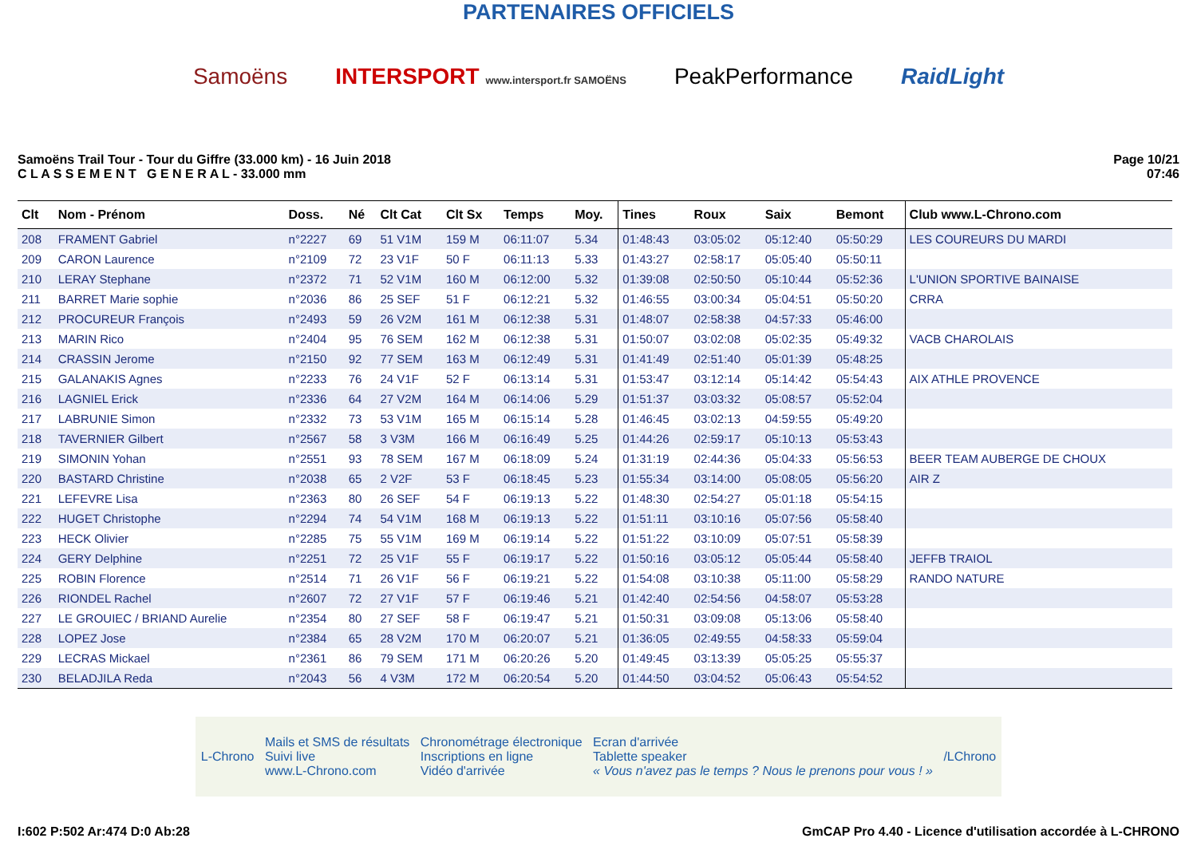PARTENAIRES OFFICIELS
Samoëns INTERSPORT www.intersport.fr SAMOËNS PeakPerformance RaidLight
Samoëns Trail Tour - Tour du Giffre (33.000 km) - 16 Juin 2018
C L A S S E M E N T G E N E R A L - 33.000 mm
Page 10/21
07:46
| Clt | Nom - Prénom | Doss. | Né | Clt Cat | Clt Sx | Temps | Moy. | Tines | Roux | Saix | Bemont | Club www.L-Chrono.com |
| --- | --- | --- | --- | --- | --- | --- | --- | --- | --- | --- | --- | --- |
| 208 | FRAMENT Gabriel | n°2227 | 69 | 51 V1M | 159 M | 06:11:07 | 5.34 | 01:48:43 | 03:05:02 | 05:12:40 | 05:50:29 | LES COUREURS DU MARDI |
| 209 | CARON Laurence | n°2109 | 72 | 23 V1F | 50 F | 06:11:13 | 5.33 | 01:43:27 | 02:58:17 | 05:05:40 | 05:50:11 | |
| 210 | LERAY Stephane | n°2372 | 71 | 52 V1M | 160 M | 06:12:00 | 5.32 | 01:39:08 | 02:50:50 | 05:10:44 | 05:52:36 | L'UNION SPORTIVE BAINAISE |
| 211 | BARRET Marie sophie | n°2036 | 86 | 25 SEF | 51 F | 06:12:21 | 5.32 | 01:46:55 | 03:00:34 | 05:04:51 | 05:50:20 | CRRA |
| 212 | PROCUREUR François | n°2493 | 59 | 26 V2M | 161 M | 06:12:38 | 5.31 | 01:48:07 | 02:58:38 | 04:57:33 | 05:46:00 | |
| 213 | MARIN Rico | n°2404 | 95 | 76 SEM | 162 M | 06:12:38 | 5.31 | 01:50:07 | 03:02:08 | 05:02:35 | 05:49:32 | VACB CHAROLAIS |
| 214 | CRASSIN Jerome | n°2150 | 92 | 77 SEM | 163 M | 06:12:49 | 5.31 | 01:41:49 | 02:51:40 | 05:01:39 | 05:48:25 | |
| 215 | GALANAKIS Agnes | n°2233 | 76 | 24 V1F | 52 F | 06:13:14 | 5.31 | 01:53:47 | 03:12:14 | 05:14:42 | 05:54:43 | AIX ATHLE PROVENCE |
| 216 | LAGNIEL Erick | n°2336 | 64 | 27 V2M | 164 M | 06:14:06 | 5.29 | 01:51:37 | 03:03:32 | 05:08:57 | 05:52:04 | |
| 217 | LABRUNIE Simon | n°2332 | 73 | 53 V1M | 165 M | 06:15:14 | 5.28 | 01:46:45 | 03:02:13 | 04:59:55 | 05:49:20 | |
| 218 | TAVERNIER Gilbert | n°2567 | 58 | 3 V3M | 166 M | 06:16:49 | 5.25 | 01:44:26 | 02:59:17 | 05:10:13 | 05:53:43 | |
| 219 | SIMONIN Yohan | n°2551 | 93 | 78 SEM | 167 M | 06:18:09 | 5.24 | 01:31:19 | 02:44:36 | 05:04:33 | 05:56:53 | BEER TEAM AUBERGE DE CHOUX |
| 220 | BASTARD Christine | n°2038 | 65 | 2 V2F | 53 F | 06:18:45 | 5.23 | 01:55:34 | 03:14:00 | 05:08:05 | 05:56:20 | AIR Z |
| 221 | LEFEVRE Lisa | n°2363 | 80 | 26 SEF | 54 F | 06:19:13 | 5.22 | 01:48:30 | 02:54:27 | 05:01:18 | 05:54:15 | |
| 222 | HUGET Christophe | n°2294 | 74 | 54 V1M | 168 M | 06:19:13 | 5.22 | 01:51:11 | 03:10:16 | 05:07:56 | 05:58:40 | |
| 223 | HECK Olivier | n°2285 | 75 | 55 V1M | 169 M | 06:19:14 | 5.22 | 01:51:22 | 03:10:09 | 05:07:51 | 05:58:39 | |
| 224 | GERY Delphine | n°2251 | 72 | 25 V1F | 55 F | 06:19:17 | 5.22 | 01:50:16 | 03:05:12 | 05:05:44 | 05:58:40 | JEFFB TRAIOL |
| 225 | ROBIN Florence | n°2514 | 71 | 26 V1F | 56 F | 06:19:21 | 5.22 | 01:54:08 | 03:10:38 | 05:11:00 | 05:58:29 | RANDO NATURE |
| 226 | RIONDEL Rachel | n°2607 | 72 | 27 V1F | 57 F | 06:19:46 | 5.21 | 01:42:40 | 02:54:56 | 04:58:07 | 05:53:28 | |
| 227 | LE GROUIEC / BRIAND Aurelie | n°2354 | 80 | 27 SEF | 58 F | 06:19:47 | 5.21 | 01:50:31 | 03:09:08 | 05:13:06 | 05:58:40 | |
| 228 | LOPEZ Jose | n°2384 | 65 | 28 V2M | 170 M | 06:20:07 | 5.21 | 01:36:05 | 02:49:55 | 04:58:33 | 05:59:04 | |
| 229 | LECRAS Mickael | n°2361 | 86 | 79 SEM | 171 M | 06:20:26 | 5.20 | 01:49:45 | 03:13:39 | 05:05:25 | 05:55:37 | |
| 230 | BELADJILA Reda | n°2043 | 56 | 4 V3M | 172 M | 06:20:54 | 5.20 | 01:44:50 | 03:04:52 | 05:06:43 | 05:54:52 | |
L-Chrono Mails et SMS de résultats
Suivi live
www.L-Chrono.com Chronométrage électronique
Inscriptions en ligne
Vidéo d'arrivée Ecran d'arrivée
Tablette speaker
« Vous n'avez pas le temps ? Nous le prenons pour vous ! » /LChrono
I:602 P:502 Ar:474 D:0 Ab:28 GmCAP Pro 4.40 - Licence d'utilisation accordée à L-CHRONO